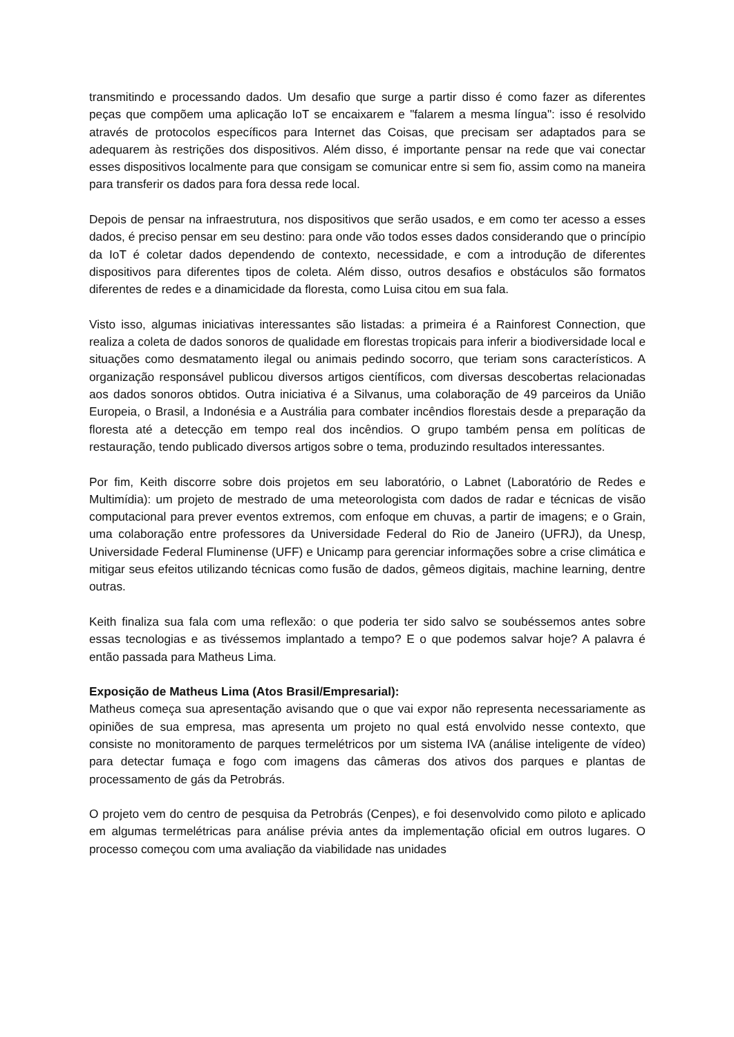transmitindo e processando dados. Um desafio que surge a partir disso é como fazer as diferentes peças que compõem uma aplicação IoT se encaixarem e "falarem a mesma língua": isso é resolvido através de protocolos específicos para Internet das Coisas, que precisam ser adaptados para se adequarem às restrições dos dispositivos. Além disso, é importante pensar na rede que vai conectar esses dispositivos localmente para que consigam se comunicar entre si sem fio, assim como na maneira para transferir os dados para fora dessa rede local.
Depois de pensar na infraestrutura, nos dispositivos que serão usados, e em como ter acesso a esses dados, é preciso pensar em seu destino: para onde vão todos esses dados considerando que o princípio da IoT é coletar dados dependendo de contexto, necessidade, e com a introdução de diferentes dispositivos para diferentes tipos de coleta. Além disso, outros desafios e obstáculos são formatos diferentes de redes e a dinamicidade da floresta, como Luisa citou em sua fala.
Visto isso, algumas iniciativas interessantes são listadas: a primeira é a Rainforest Connection, que realiza a coleta de dados sonoros de qualidade em florestas tropicais para inferir a biodiversidade local e situações como desmatamento ilegal ou animais pedindo socorro, que teriam sons característicos. A organização responsável publicou diversos artigos científicos, com diversas descobertas relacionadas aos dados sonoros obtidos. Outra iniciativa é a Silvanus, uma colaboração de 49 parceiros da União Europeia, o Brasil, a Indonésia e a Austrália para combater incêndios florestais desde a preparação da floresta até a detecção em tempo real dos incêndios. O grupo também pensa em políticas de restauração, tendo publicado diversos artigos sobre o tema, produzindo resultados interessantes.
Por fim, Keith discorre sobre dois projetos em seu laboratório, o Labnet (Laboratório de Redes e Multimídia): um projeto de mestrado de uma meteorologista com dados de radar e técnicas de visão computacional para prever eventos extremos, com enfoque em chuvas, a partir de imagens; e o Grain, uma colaboração entre professores da Universidade Federal do Rio de Janeiro (UFRJ), da Unesp, Universidade Federal Fluminense (UFF) e Unicamp para gerenciar informações sobre a crise climática e mitigar seus efeitos utilizando técnicas como fusão de dados, gêmeos digitais, machine learning, dentre outras.
Keith finaliza sua fala com uma reflexão: o que poderia ter sido salvo se soubéssemos antes sobre essas tecnologias e as tivéssemos implantado a tempo? E o que podemos salvar hoje? A palavra é então passada para Matheus Lima.
Exposição de Matheus Lima (Atos Brasil/Empresarial):
Matheus começa sua apresentação avisando que o que vai expor não representa necessariamente as opiniões de sua empresa, mas apresenta um projeto no qual está envolvido nesse contexto, que consiste no monitoramento de parques termelétricos por um sistema IVA (análise inteligente de vídeo) para detectar fumaça e fogo com imagens das câmeras dos ativos dos parques e plantas de processamento de gás da Petrobrás.
O projeto vem do centro de pesquisa da Petrobrás (Cenpes), e foi desenvolvido como piloto e aplicado em algumas termelétricas para análise prévia antes da implementação oficial em outros lugares. O processo começou com uma avaliação da viabilidade nas unidades